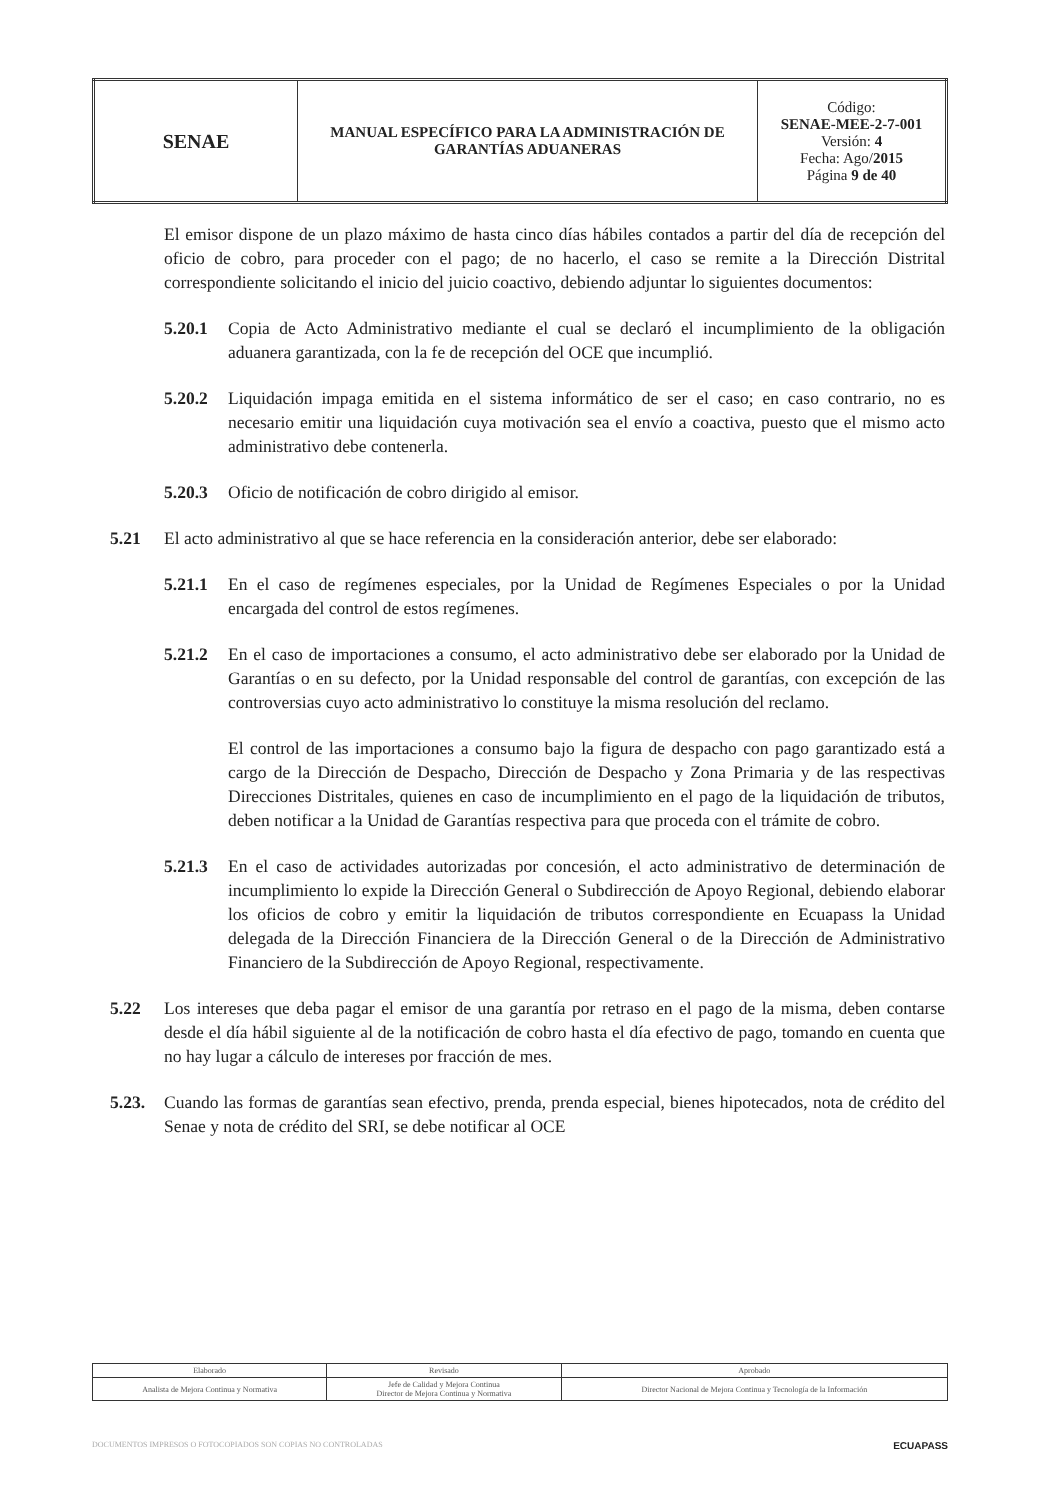| SENAE | MANUAL ESPECÍFICO PARA LA ADMINISTRACIÓN DE GARANTÍAS ADUANERAS | Código: SENAE-MEE-2-7-001 Versión: 4 Fecha: Ago/ 2015 Página 9 de 40 |
El emisor dispone de un plazo máximo de hasta cinco días hábiles contados a partir del día de recepción del oficio de cobro, para proceder con el pago; de no hacerlo, el caso se remite a la Dirección Distrital correspondiente solicitando el inicio del juicio coactivo, debiendo adjuntar lo siguientes documentos:
5.20.1 Copia de Acto Administrativo mediante el cual se declaró el incumplimiento de la obligación aduanera garantizada, con la fe de recepción del OCE que incumplió.
5.20.2 Liquidación impaga emitida en el sistema informático de ser el caso; en caso contrario, no es necesario emitir una liquidación cuya motivación sea el envío a coactiva, puesto que el mismo acto administrativo debe contenerla.
5.20.3 Oficio de notificación de cobro dirigido al emisor.
5.21 El acto administrativo al que se hace referencia en la consideración anterior, debe ser elaborado:
5.21.1 En el caso de regímenes especiales, por la Unidad de Regímenes Especiales o por la Unidad encargada del control de estos regímenes.
5.21.2 En el caso de importaciones a consumo, el acto administrativo debe ser elaborado por la Unidad de Garantías o en su defecto, por la Unidad responsable del control de garantías, con excepción de las controversias cuyo acto administrativo lo constituye la misma resolución del reclamo.
El control de las importaciones a consumo bajo la figura de despacho con pago garantizado está a cargo de la Dirección de Despacho, Dirección de Despacho y Zona Primaria y de las respectivas Direcciones Distritales, quienes en caso de incumplimiento en el pago de la liquidación de tributos, deben notificar a la Unidad de Garantías respectiva para que proceda con el trámite de cobro.
5.21.3 En el caso de actividades autorizadas por concesión, el acto administrativo de determinación de incumplimiento lo expide la Dirección General o Subdirección de Apoyo Regional, debiendo elaborar los oficios de cobro y emitir la liquidación de tributos correspondiente en Ecuapass la Unidad delegada de la Dirección Financiera de la Dirección General o de la Dirección de Administrativo Financiero de la Subdirección de Apoyo Regional, respectivamente.
5.22 Los intereses que deba pagar el emisor de una garantía por retraso en el pago de la misma, deben contarse desde el día hábil siguiente al de la notificación de cobro hasta el día efectivo de pago, tomando en cuenta que no hay lugar a cálculo de intereses por fracción de mes.
5.23. Cuando las formas de garantías sean efectivo, prenda, prenda especial, bienes hipotecados, nota de crédito del Senae y nota de crédito del SRI, se debe notificar al OCE
| Elaborado | Revisado | Aprobado |
| Analista de Mejora Continua y Normativa | Jefe de Calidad y Mejora Continua Director de Mejora Continua y Normativa | Director Nacional de Mejora Continua y Tecnología de la Información |
DOCUMENTOS IMPRESOS O FOTOCOPIADOS SON COPIAS NO CONTROLADAS ECUAPASS